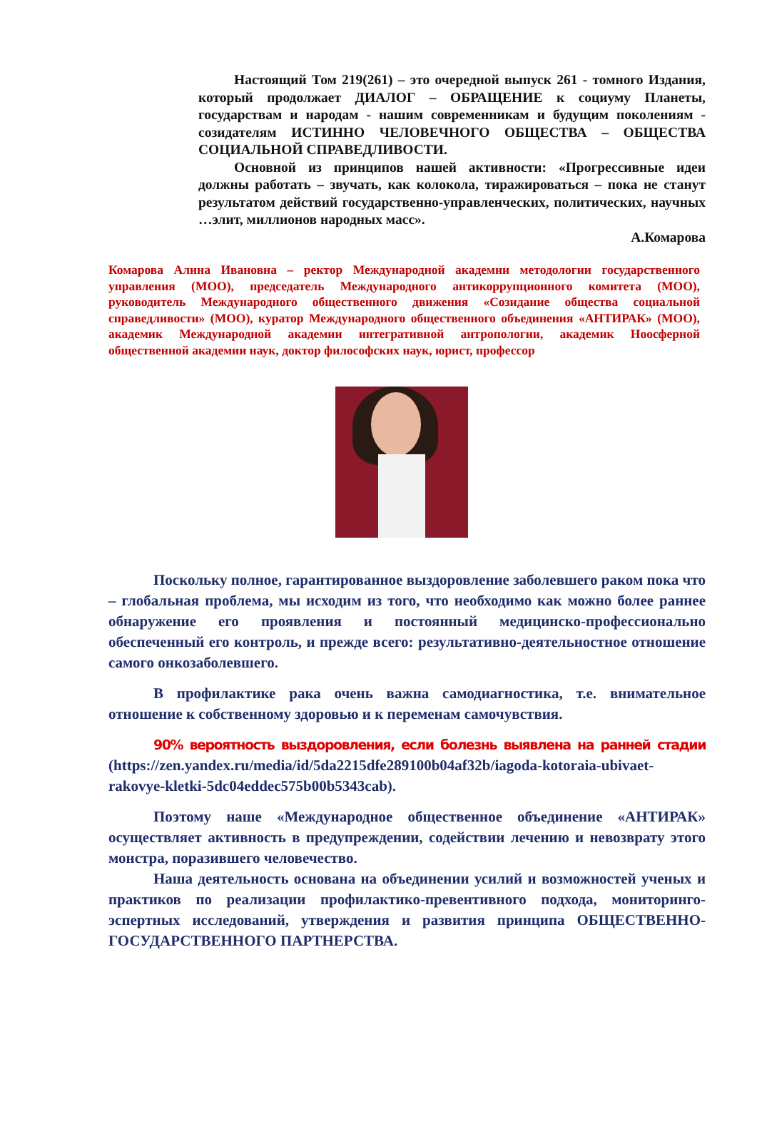Настоящий Том 219(261) – это очередной выпуск 261 - томного Издания, который продолжает ДИАЛОГ – ОБРАЩЕНИЕ к социуму Планеты, государствам и народам - нашим современникам и будущим поколениям - созидателям ИСТИННО ЧЕЛОВЕЧНОГО ОБЩЕСТВА – ОБЩЕСТВА СОЦИАЛЬНОЙ СПРАВЕДЛИВОСТИ.
Основной из принципов нашей активности: «Прогрессивные идеи должны работать – звучать, как колокола, тиражироваться – пока не станут результатом действий государственно-управленческих, политических, научных …элит, миллионов народных масс».
А.Комарова
Комарова Алина Ивановна – ректор Международной академии методологии государственного управления (МОО), председатель Международного антикоррупционного комитета (МОО), руководитель Международного общественного движения «Созидание общества социальной справедливости» (МОО), куратор Международного общественного объединения «АНТИРАК» (МОО), академик Международной академии интегративной антропологии, академик Ноосферной общественной академии наук, доктор философских наук, юрист, профессор
Поскольку полное, гарантированное выздоровление заболевшего раком пока что – глобальная проблема, мы исходим из того, что необходимо как можно более раннее обнаружение его проявления и постоянный медицинско-профессионально обеспеченный его контроль, и прежде всего: результативно-деятельностное отношение самого онкозаболевшего.
В профилактике рака очень важна самодиагностика, т.е. внимательное отношение к собственному здоровью и к переменам самочувствия.
90% вероятность выздоровления, если болезнь выявлена на ранней стадии (https://zen.yandex.ru/media/id/5da2215dfe289100b04af32b/iagoda-kotoraia-ubivaet-rakovye-kletki-5dc04eddec575b00b5343cab).
Поэтому наше «Международное общественное объединение «АНТИРАК» осуществляет активность в предупреждении, содействии лечению и невозврату этого монстра, поразившего человечество.
Наша деятельность основана на объединении усилий и возможностей ученых и практиков по реализации профилактико-превентивного подхода, мониторинго-эспертных исследований, утверждения и развития принципа ОБЩЕСТВЕННО-ГОСУДАРСТВЕННОГО ПАРТНЕРСТВА.